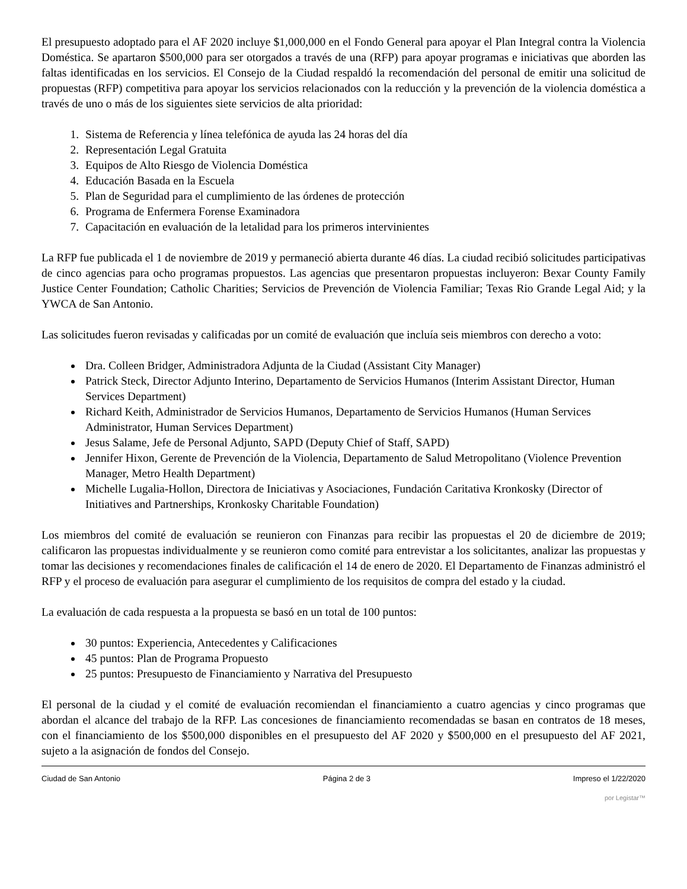El presupuesto adoptado para el AF 2020 incluye $1,000,000 en el Fondo General para apoyar el Plan Integral contra la Violencia Doméstica. Se apartaron $500,000 para ser otorgados a través de una (RFP) para apoyar programas e iniciativas que aborden las faltas identificadas en los servicios. El Consejo de la Ciudad respaldó la recomendación del personal de emitir una solicitud de propuestas (RFP) competitiva para apoyar los servicios relacionados con la reducción y la prevención de la violencia doméstica a través de uno o más de los siguientes siete servicios de alta prioridad:
1. Sistema de Referencia y línea telefónica de ayuda las 24 horas del día
2. Representación Legal Gratuita
3. Equipos de Alto Riesgo de Violencia Doméstica
4. Educación Basada en la Escuela
5. Plan de Seguridad para el cumplimiento de las órdenes de protección
6. Programa de Enfermera Forense Examinadora
7. Capacitación en evaluación de la letalidad para los primeros intervinientes
La RFP fue publicada el 1 de noviembre de 2019 y permaneció abierta durante 46 días. La ciudad recibió solicitudes participativas de cinco agencias para ocho programas propuestos. Las agencias que presentaron propuestas incluyeron: Bexar County Family Justice Center Foundation; Catholic Charities; Servicios de Prevención de Violencia Familiar; Texas Rio Grande Legal Aid; y la YWCA de San Antonio.
Las solicitudes fueron revisadas y calificadas por un comité de evaluación que incluía seis miembros con derecho a voto:
Dra. Colleen Bridger, Administradora Adjunta de la Ciudad (Assistant City Manager)
Patrick Steck, Director Adjunto Interino, Departamento de Servicios Humanos (Interim Assistant Director, Human Services Department)
Richard Keith, Administrador de Servicios Humanos, Departamento de Servicios Humanos (Human Services Administrator, Human Services Department)
Jesus Salame, Jefe de Personal Adjunto, SAPD (Deputy Chief of Staff, SAPD)
Jennifer Hixon, Gerente de Prevención de la Violencia, Departamento de Salud Metropolitano (Violence Prevention Manager, Metro Health Department)
Michelle Lugalia-Hollon, Directora de Iniciativas y Asociaciones, Fundación Caritativa Kronkosky (Director of Initiatives and Partnerships, Kronkosky Charitable Foundation)
Los miembros del comité de evaluación se reunieron con Finanzas para recibir las propuestas el 20 de diciembre de 2019; calificaron las propuestas individualmente y se reunieron como comité para entrevistar a los solicitantes, analizar las propuestas y tomar las decisiones y recomendaciones finales de calificación el 14 de enero de 2020. El Departamento de Finanzas administró el RFP y el proceso de evaluación para asegurar el cumplimiento de los requisitos de compra del estado y la ciudad.
La evaluación de cada respuesta a la propuesta se basó en un total de 100 puntos:
30 puntos: Experiencia, Antecedentes y Calificaciones
45 puntos: Plan de Programa Propuesto
25 puntos: Presupuesto de Financiamiento y Narrativa del Presupuesto
El personal de la ciudad y el comité de evaluación recomiendan el financiamiento a cuatro agencias y cinco programas que abordan el alcance del trabajo de la RFP. Las concesiones de financiamiento recomendadas se basan en contratos de 18 meses, con el financiamiento de los $500,000 disponibles en el presupuesto del AF 2020 y $500,000 en el presupuesto del AF 2021, sujeto a la asignación de fondos del Consejo.
Ciudad de San Antonio Página 2 de 3 Impreso el 1/22/2020
por Legistar™